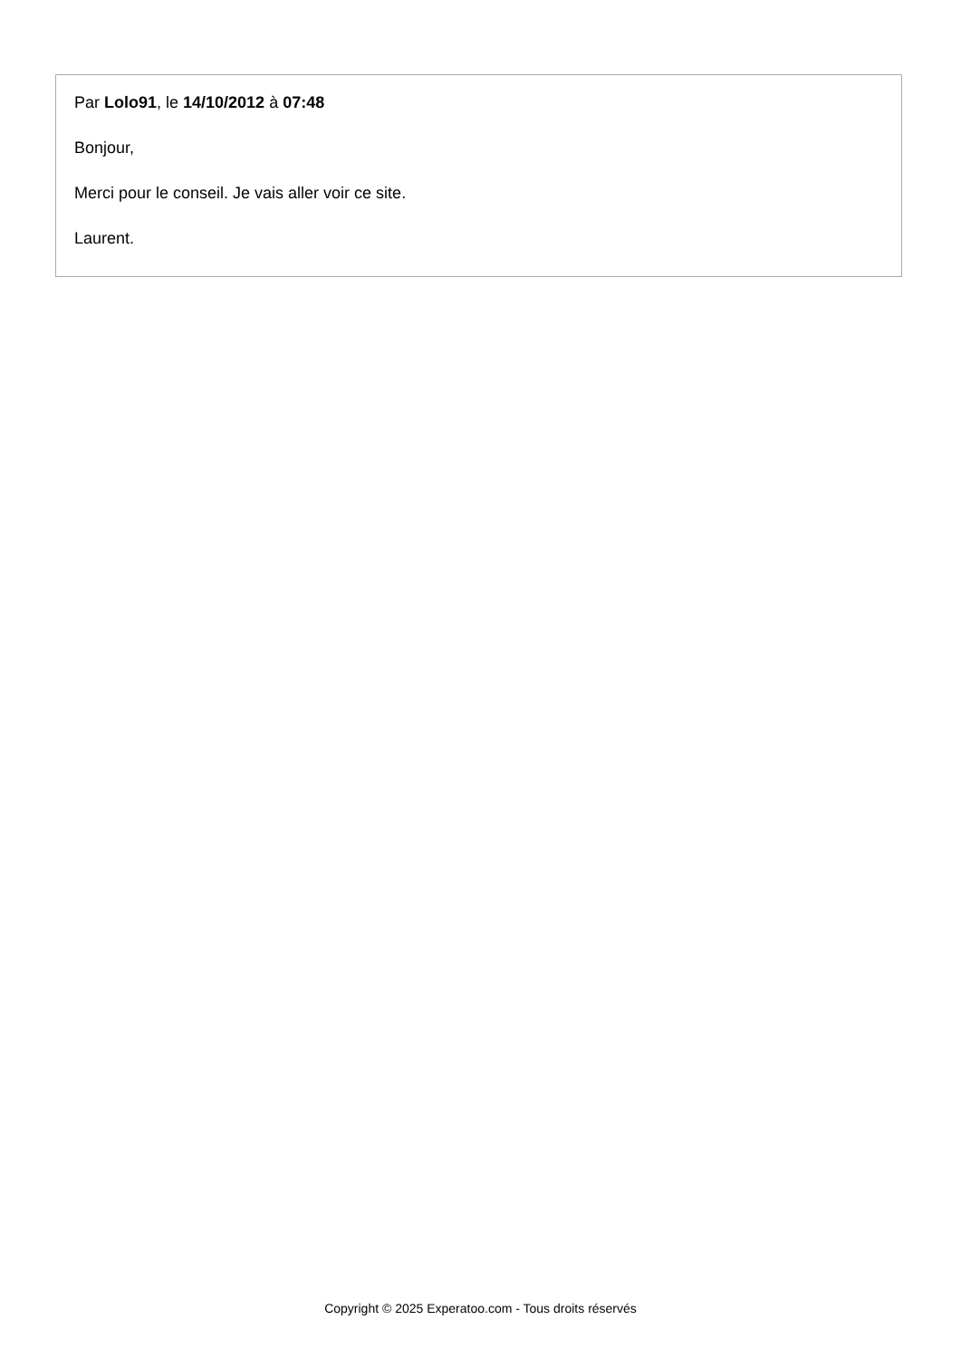Par Lolo91, le 14/10/2012 à 07:48
Bonjour,
Merci pour le conseil. Je vais aller voir ce site.
Laurent.
Copyright © 2025 Experatoo.com - Tous droits réservés